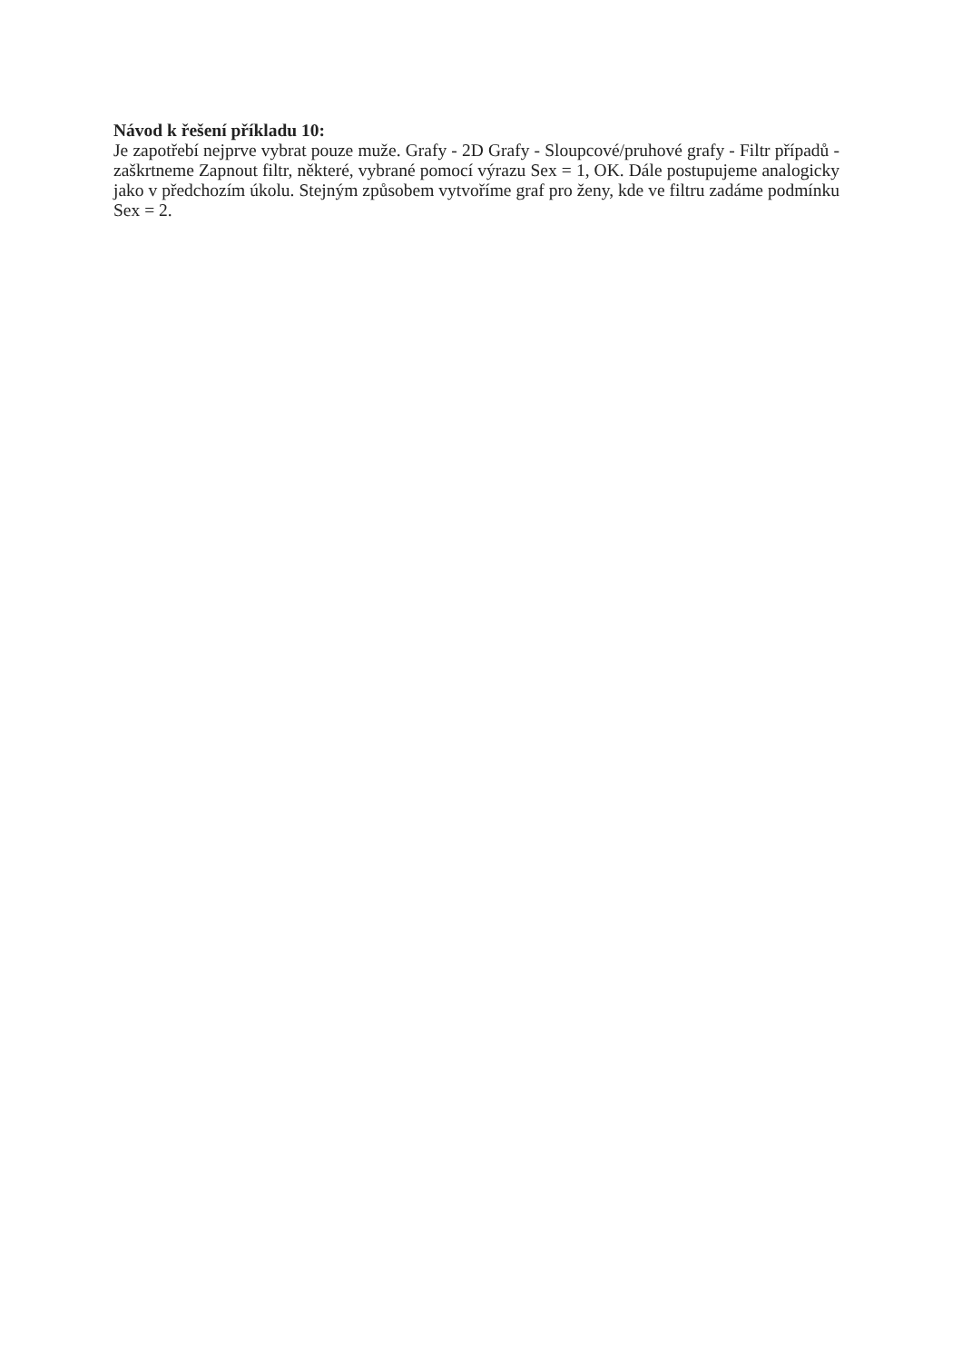Návod k řešení příkladu 10:
Je zapotřebí nejprve vybrat pouze muže. Grafy - 2D Grafy - Sloupcové/pruhové grafy - Filtr případů - zaškrtneme Zapnout filtr, některé, vybrané pomocí výrazu Sex = 1, OK. Dále postupujeme analogicky jako v předchozím úkolu. Stejným způsobem vytvoříme graf pro ženy, kde ve filtru zadáme podmínku Sex = 2.